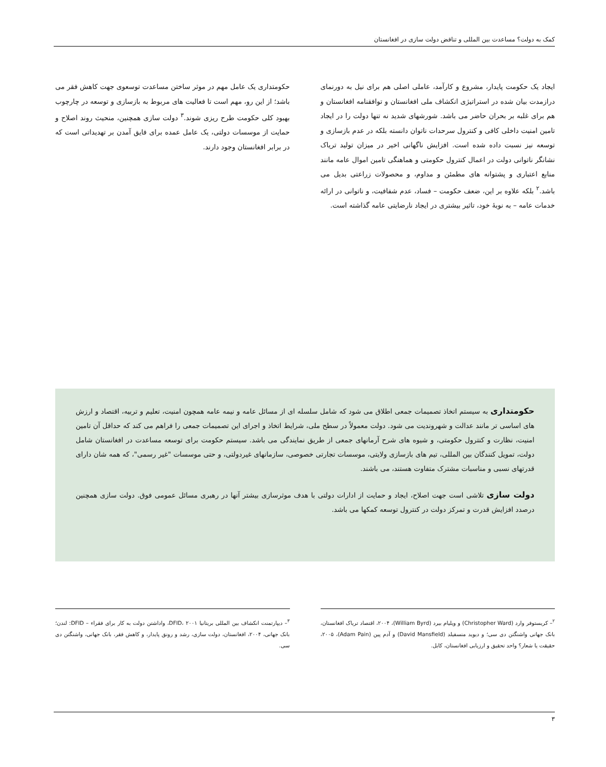کمک به دولت؟ مساعدت بین المللی و تناقض دولت سازی در افغانستان
ایجاد یک حکومت پایدار، مشروع و کارآمد، عاملی اصلی هم برای نیل به دورنمای درازمدت بیان شده در استراتیژی انکشاف ملی افغانستان و توافقنامه افغانستان و هم برای غلبه بر بحران حاضر می باشد. شورشهای شدید نه تنها دولت را در ایجاد تامین امنیت داخلی کافی و کنترول سرحدات ناتوان دانسته بلکه در عدم بازسازی و توسعه نیز نسبت داده شده است. افزایش ناگهانی اخیر در میزان تولید تریاک نشانگر ناتوانی دولت در اعمال کنترول حکومتی و هماهنگی تامین اموال عامه مانند منابع اعتباری و پشتوانه های مطمئن و مداوم، و محصولات زراعتی بدیل می باشد.<sup>۲</sup> بلکه علاوه بر این، ضعف حکومت – فساد، عدم شفافیت، و ناتوانی در ارائه خدمات عامه – به نوبهٔ خود، تاثیر بیشتری در ایجاد نارضایتی عامه گذاشته است.
حکومتداری یک عامل مهم در موثر ساختن مساعدت توسعوی جهت کاهش فقر می باشد؛ از این رو، مهم است تا فعالیت های مربوط به بازسازی و توسعه در چارچوب بهبود کلی حکومت طرح ریزی شوند.<sup>۳</sup> دولت سازی همچنین، منحیث روند اصلاح و حمایت از موسسات دولتی، یک عامل عمده برای فایق آمدن بر تهدیداتی است که در برابر افغانستان وجود دارند.
حکومتداری به سیستم اتخاذ تصمیمات جمعی اطلاق می شود که شامل سلسله ای از مسائل عامه و نیمه عامه همچون امنیت، تعلیم و تربیه، اقتصاد و ارزش های اساسی تر مانند عدالت و شهروندیت می شود. دولت معمولاً در سطح ملی، شرایط اتخاذ و اجرای این تصمیمات جمعی را فراهم می کند که حداقل آن تامین امنیت، نظارت و کنترول حکومتی، و شیوه های شرح آرمانهای جمعی از طریق نمایندگی می باشد. سیستم حکومت برای توسعه مساعدت در افغانستان شامل دولت، تمویل کنندگان بین المللی، تیم های بازسازی ولایتی، موسسات تجارتی خصوصی، سازمانهای غیردولتی، و حتی موسسات "غیر رسمی"، که همه شان دارای قدرتهای نسبی و مناسبات مشترک متفاوت هستند، می باشند.
دولت سازی تلاشی است جهت اصلاح، ایجاد و حمایت از ادارات دولتی با هدف موثرسازی بیشتر آنها در رهبری مسائل عمومی فوق. دولت سازی همچنین درصدد افزایش قدرت و تمرکز دولت در کنترول توسعه کمکها می باشد.
<sup>۲</sup>– کریستوفر وارد (Christopher Ward) و ویلیام بیرد (William Byrd)، ۲۰۰۴، اقتصاد تریاک افغانستان، بانک جهانی واشنگتن دی سی؛ و دیوید منسفیلد (David Mansfield) و آدم پین (Adam Pain)، ۲۰۰۵، حقیقت یا شعار؟ واحد تحقیق و ارزیابی افغانستان، کابل.
<sup>۳</sup>– دیپارتمنت انکشاف بین المللی بریتانیا DFID، ۲۰۰۱، واداشتن دولت به کار برای فقراء – DFID: لندن؛ بانک جهانی، ۲۰۰۴، افغانستان، دولت سازی، رشد و رونق پایدار، و کاهش فقر، بانک جهانی، واشنگتن دی سی.
۳